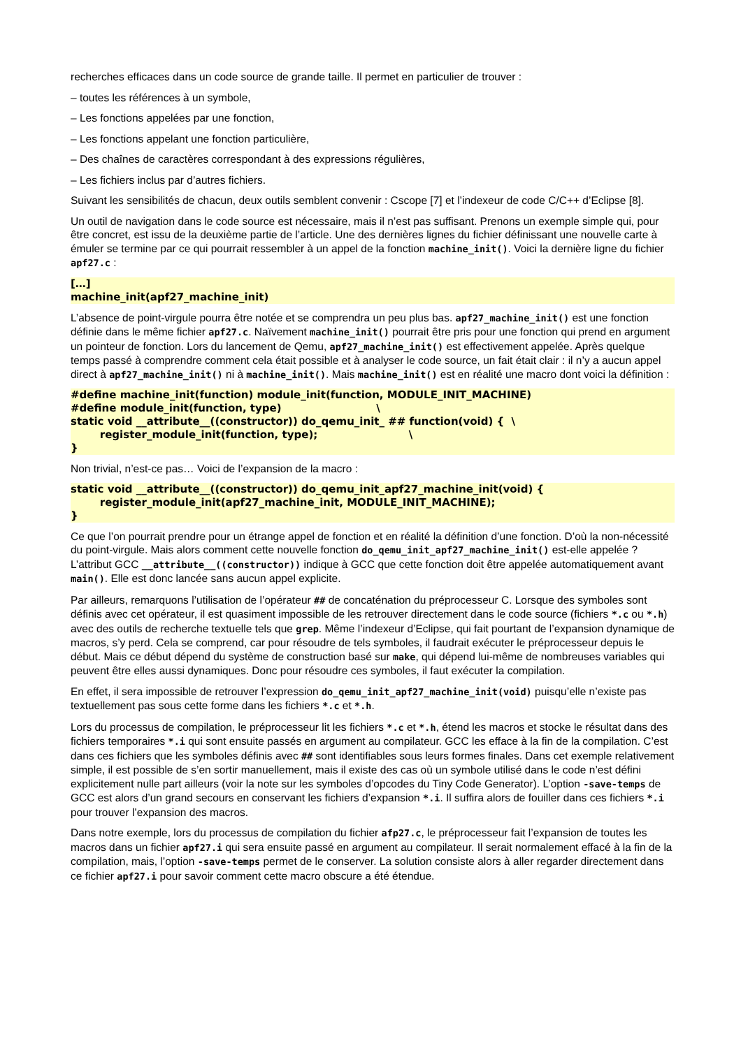recherches efficaces dans un code source de grande taille. Il permet en particulier de trouver :
– toutes les références à un symbole,
– Les fonctions appelées par une fonction,
– Les fonctions appelant une fonction particulière,
– Des chaînes de caractères correspondant à des expressions régulières,
– Les fichiers inclus par d’autres fichiers.
Suivant les sensibilités de chacun, deux outils semblent convenir : Cscope [7] et l’indexeur de code C/C++ d’Eclipse [8].
Un outil de navigation dans le code source est nécessaire, mais il n’est pas suffisant. Prenons un exemple simple qui, pour être concret, est issu de la deuxième partie de l’article. Une des dernières lignes du fichier définissant une nouvelle carte à émuler se termine par ce qui pourrait ressembler à un appel de la fonction machine_init(). Voici la dernière ligne du fichier apf27.c :
[…]
machine_init(apf27_machine_init)
L’absence de point-virgule pourra être notée et se comprendra un peu plus bas. apf27_machine_init() est une fonction définie dans le même fichier apf27.c. Naïvement machine_init() pourrait être pris pour une fonction qui prend en argument un pointeur de fonction. Lors du lancement de Qemu, apf27_machine_init() est effectivement appelée. Après quelque temps passé à comprendre comment cela était possible et à analyser le code source, un fait était clair : il n’y a aucun appel direct à apf27_machine_init() ni à machine_init(). Mais machine_init() est en réalité une macro dont voici la définition :
#define machine_init(function) module_init(function, MODULE_INIT_MACHINE)
#define module_init(function, type)                          \
static void __attribute__((constructor)) do_qemu_init_ ## function(void) {  \
        register_module_init(function, type);                         \
}
Non trivial, n’est-ce pas… Voici de l’expansion de la macro :
static void __attribute__((constructor)) do_qemu_init_apf27_machine_init(void) {
        register_module_init(apf27_machine_init, MODULE_INIT_MACHINE);
}
Ce que l’on pourrait prendre pour un étrange appel de fonction et en réalité la définition d’une fonction. D’où la non-nécessité du point-virgule. Mais alors comment cette nouvelle fonction do_qemu_init_apf27_machine_init() est-elle appelée ? L’attribut GCC __attribute__((constructor)) indique à GCC que cette fonction doit être appelée automatiquement avant main(). Elle est donc lancée sans aucun appel explicite.
Par ailleurs, remarquons l’utilisation de l’opérateur ## de concaténation du préprocesseur C. Lorsque des symboles sont définis avec cet opérateur, il est quasiment impossible de les retrouver directement dans le code source (fichiers *.c ou *.h) avec des outils de recherche textuelle tels que grep. Même l’indexeur d’Eclipse, qui fait pourtant de l’expansion dynamique de macros, s’y perd. Cela se comprend, car pour résoudre de tels symboles, il faudrait exécuter le préprocesseur depuis le début. Mais ce début dépend du système de construction basé sur make, qui dépend lui-même de nombreuses variables qui peuvent être elles aussi dynamiques. Donc pour résoudre ces symboles, il faut exécuter la compilation.
En effet, il sera impossible de retrouver l’expression do_qemu_init_apf27_machine_init(void) puisqu’elle n’existe pas textuellement pas sous cette forme dans les fichiers *.c et *.h.
Lors du processus de compilation, le préprocesseur lit les fichiers *.c et *.h, étend les macros et stocke le résultat dans des fichiers temporaires *.i qui sont ensuite passés en argument au compilateur. GCC les efface à la fin de la compilation. C’est dans ces fichiers que les symboles définis avec ## sont identifiables sous leurs formes finales. Dans cet exemple relativement simple, il est possible de s’en sortir manuellement, mais il existe des cas où un symbole utilisé dans le code n’est défini explicitement nulle part ailleurs (voir la note sur les symboles d’opcodes du Tiny Code Generator). L’option -save-temps de GCC est alors d’un grand secours en conservant les fichiers d’expansion *.i. Il suffira alors de fouiller dans ces fichiers *.i pour trouver l’expansion des macros.
Dans notre exemple, lors du processus de compilation du fichier afp27.c, le préprocesseur fait l’expansion de toutes les macros dans un fichier apf27.i qui sera ensuite passé en argument au compilateur. Il serait normalement effacé à la fin de la compilation, mais, l’option -save-temps permet de le conserver. La solution consiste alors à aller regarder directement dans ce fichier apf27.i pour savoir comment cette macro obscure a été étendue.